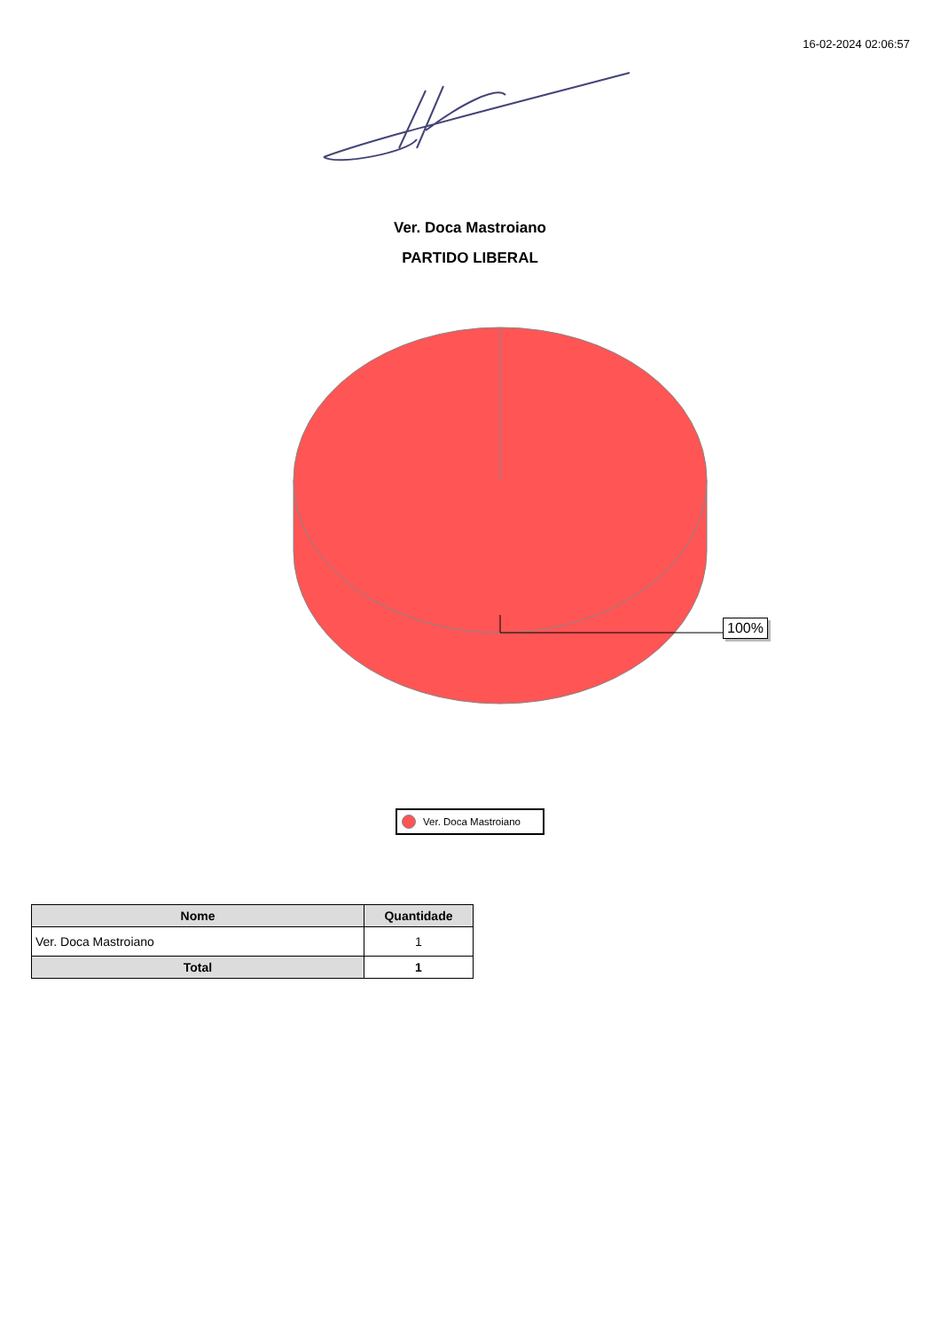16-02-2024 02:06:57
Ver. Doca Mastroiano
PARTIDO LIBERAL
100%
Ver. Doca Mastroiano
| Nome | Quantidade |
| --- | --- |
| Ver. Doca Mastroiano | 1 |
| Total | 1 |